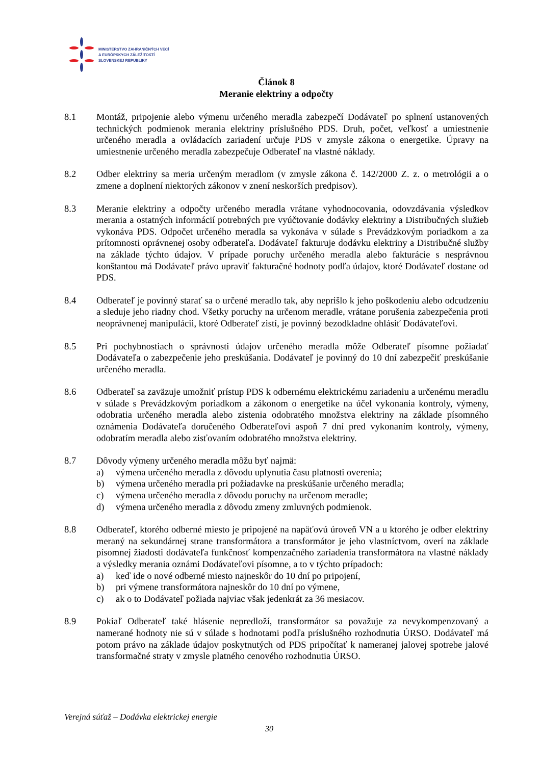MINISTERSTVO ZAHRANIČNÝCH VECÍ
A EURÓPSKYCH ZÁLEŽITOSTÍ
SLOVENSKEJ REPUBLIKY
Článok 8
Meranie elektriny a odpočty
8.1 Montáž, pripojenie alebo výmenu určeného meradla zabezpečí Dodávateľ po splnení ustanovených technických podmienok merania elektriny príslušného PDS. Druh, počet, veľkosť a umiestnenie určeného meradla a ovládacích zariadení určuje PDS v zmysle zákona o energetike. Úpravy na umiestnenie určeného meradla zabezpečuje Odberateľ na vlastné náklady.
8.2 Odber elektriny sa meria určeným meradlom (v zmysle zákona č. 142/2000 Z. z. o metrológii a o zmene a doplnení niektorých zákonov v znení neskorších predpisov).
8.3 Meranie elektriny a odpočty určeného meradla vrátane vyhodnocovania, odovzdávania výsledkov merania a ostatných informácií potrebných pre vyúčtovanie dodávky elektriny a Distribučných služieb vykonáva PDS. Odpočet určeného meradla sa vykonáva v súlade s Prevádzkovým poriadkom a za prítomnosti oprávnenej osoby odberateľa. Dodávateľ fakturuje dodávku elektriny a Distribučné služby na základe týchto údajov. V prípade poruchy určeného meradla alebo fakturácie s nesprávnou konštantou má Dodávateľ právo upraviť fakturačné hodnoty podľa údajov, ktoré Dodávateľ dostane od PDS.
8.4 Odberateľ je povinný starať sa o určené meradlo tak, aby neprišlo k jeho poškodeniu alebo odcudzeniu a sleduje jeho riadny chod. Všetky poruchy na určenom meradle, vrátane porušenia zabezpečenia proti neoprávnenej manipulácii, ktoré Odberateľ zistí, je povinný bezodkladne ohlásiť Dodávateľovi.
8.5 Pri pochybnostiach o správnosti údajov určeného meradla môže Odberateľ písomne požiadať Dodávateľa o zabezpečenie jeho preskúšania. Dodávateľ je povinný do 10 dní zabezpečiť preskúšanie určeného meradla.
8.6 Odberateľ sa zaväzuje umožniť prístup PDS k odbernému elektrickému zariadeniu a určenému meradlu v súlade s Prevádzkovým poriadkom a zákonom o energetike na účel vykonania kontroly, výmeny, odobratia určeného meradla alebo zistenia odobratého množstva elektriny na základe písomného oznámenia Dodávateľa doručeného Odberateľovi aspoň 7 dní pred vykonaním kontroly, výmeny, odobratím meradla alebo zisťovaním odobratého množstva elektriny.
8.7 Dôvody výmeny určeného meradla môžu byť najmä:
a) výmena určeného meradla z dôvodu uplynutia času platnosti overenia;
b) výmena určeného meradla pri požiadavke na preskúšanie určeného meradla;
c) výmena určeného meradla z dôvodu poruchy na určenom meradle;
d) výmena určeného meradla z dôvodu zmeny zmluvných podmienok.
8.8 Odberateľ, ktorého odberné miesto je pripojené na napäťovú úroveň VN a u ktorého je odber elektriny meraný na sekundárnej strane transformátora a transformátor je jeho vlastníctvom, overí na základe písomnej žiadosti dodávateľa funkčnosť kompenzačného zariadenia transformátora na vlastné náklady a výsledky merania oznámi Dodávateľovi písomne, a to v týchto prípadoch:
a) keď ide o nové odberné miesto najneskôr do 10 dní po pripojení,
b) pri výmene transformátora najneskôr do 10 dní po výmene,
c) ak o to Dodávateľ požiada najviac však jedenkrát za 36 mesiacov.
8.9 Pokiaľ Odberateľ také hlásenie nepredloží, transformátor sa považuje za nevykompenzovaný a namerané hodnoty nie sú v súlade s hodnotami podľa príslušného rozhodnutia ÚRSO. Dodávateľ má potom právo na základe údajov poskytnutých od PDS pripočítať k nameranej jalovej spotrebe jalové transformačné straty v zmysle platného cenového rozhodnutia ÚRSO.
Verejná súťaž – Dodávka elektrickej energie
30